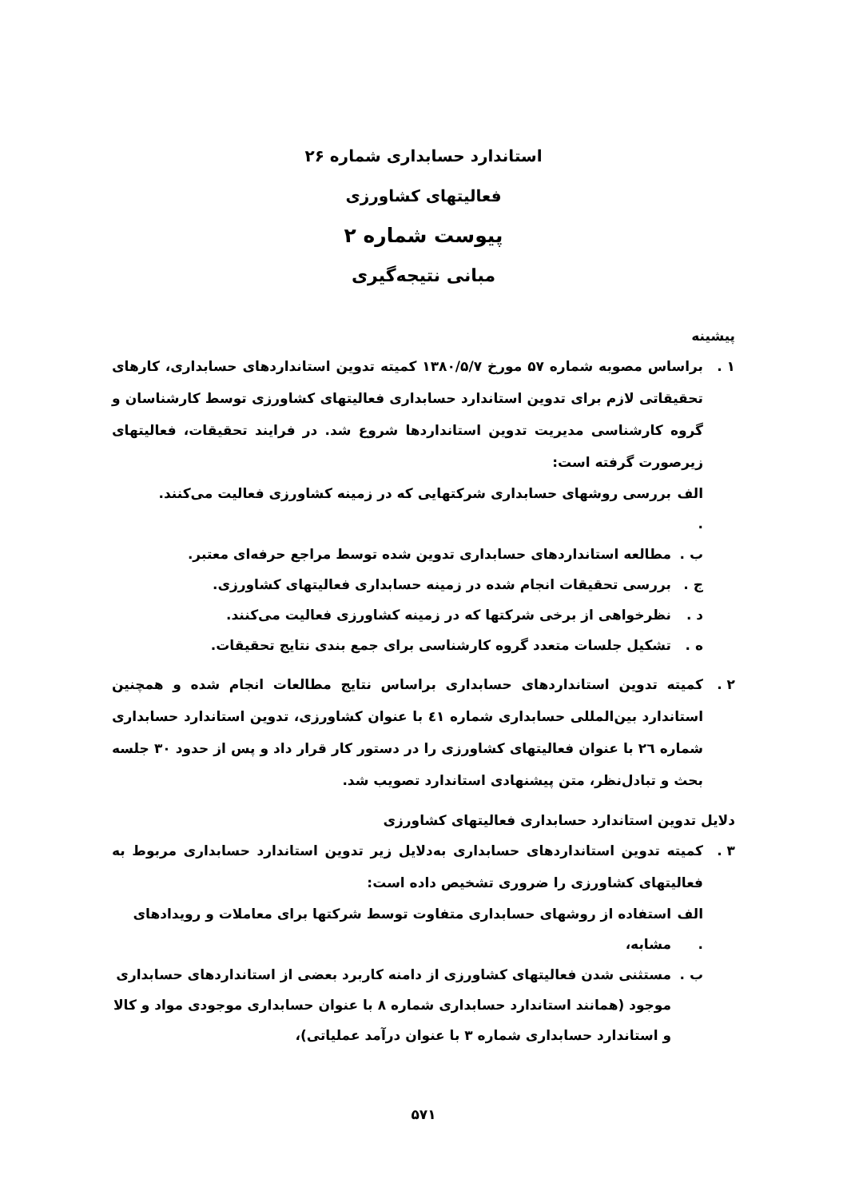استاندارد حسابداری شماره ۲۶
فعالیتهای کشاورزی
پیوست شماره ۲
مبانی نتیجه‌گیری
پیشینه
۱ . براساس مصوبه شماره ۵۷ مورخ ۱۳۸۰/۵/۷ کمیته تدوین استانداردهای حسابداری، کارهای تحقیقاتی لازم برای تدوین استاندارد حسابداری فعالیتهای کشاورزی توسط کارشناسان و گروه کارشناسی مدیریت تدوین استانداردها شروع شد. در فرایند تحقیقات، فعالیتهای زیرصورت گرفته است:
الف . بررسی روشهای حسابداری شرکتهایی که در زمینه کشاورزی فعالیت می‌کنند.
ب . مطالعه استانداردهای حسابداری تدوین شده توسط مراجع حرفه‌ای معتبر.
ج . بررسی تحقیقات انجام شده در زمینه حسابداری فعالیتهای کشاورزی.
د . نظرخواهی از برخی شرکتها که در زمینه کشاورزی فعالیت می‌کنند.
ه . تشکیل جلسات متعدد گروه کارشناسی برای جمع بندی نتایج تحقیقات.
۲ . کمیته تدوین استانداردهای حسابداری براساس نتایج مطالعات انجام شده و همچنین استاندارد بین‌المللی حسابداری شماره ٤١ با عنوان کشاورزی، تدوین استاندارد حسابداری شماره ٢٦ با عنوان فعالیتهای کشاورزی را در دستور کار قرار داد و پس از حدود ٣٠ جلسه بحث و تبادل‌نظر، متن پیشنهادی استاندارد تصویب شد.
دلایل تدوین استاندارد حسابداری فعالیتهای کشاورزی
۳ . کمیته تدوین استانداردهای حسابداری به‌دلایل زیر تدوین استاندارد حسابداری مربوط به فعالیتهای کشاورزی را ضروری تشخیص داده است:
الف . استفاده از روشهای حسابداری متفاوت توسط شرکتها برای معاملات و رویدادهای مشابه،
ب . مستثنی شدن فعالیتهای کشاورزی از دامنه کاربرد بعضی از استانداردهای حسابداری موجود (همانند استاندارد حسابداری شماره ۸ با عنوان حسابداری موجودی مواد و کالا و استاندارد حسابداری شماره ۳ با عنوان درآمد عملیاتی)،
۵۷۱